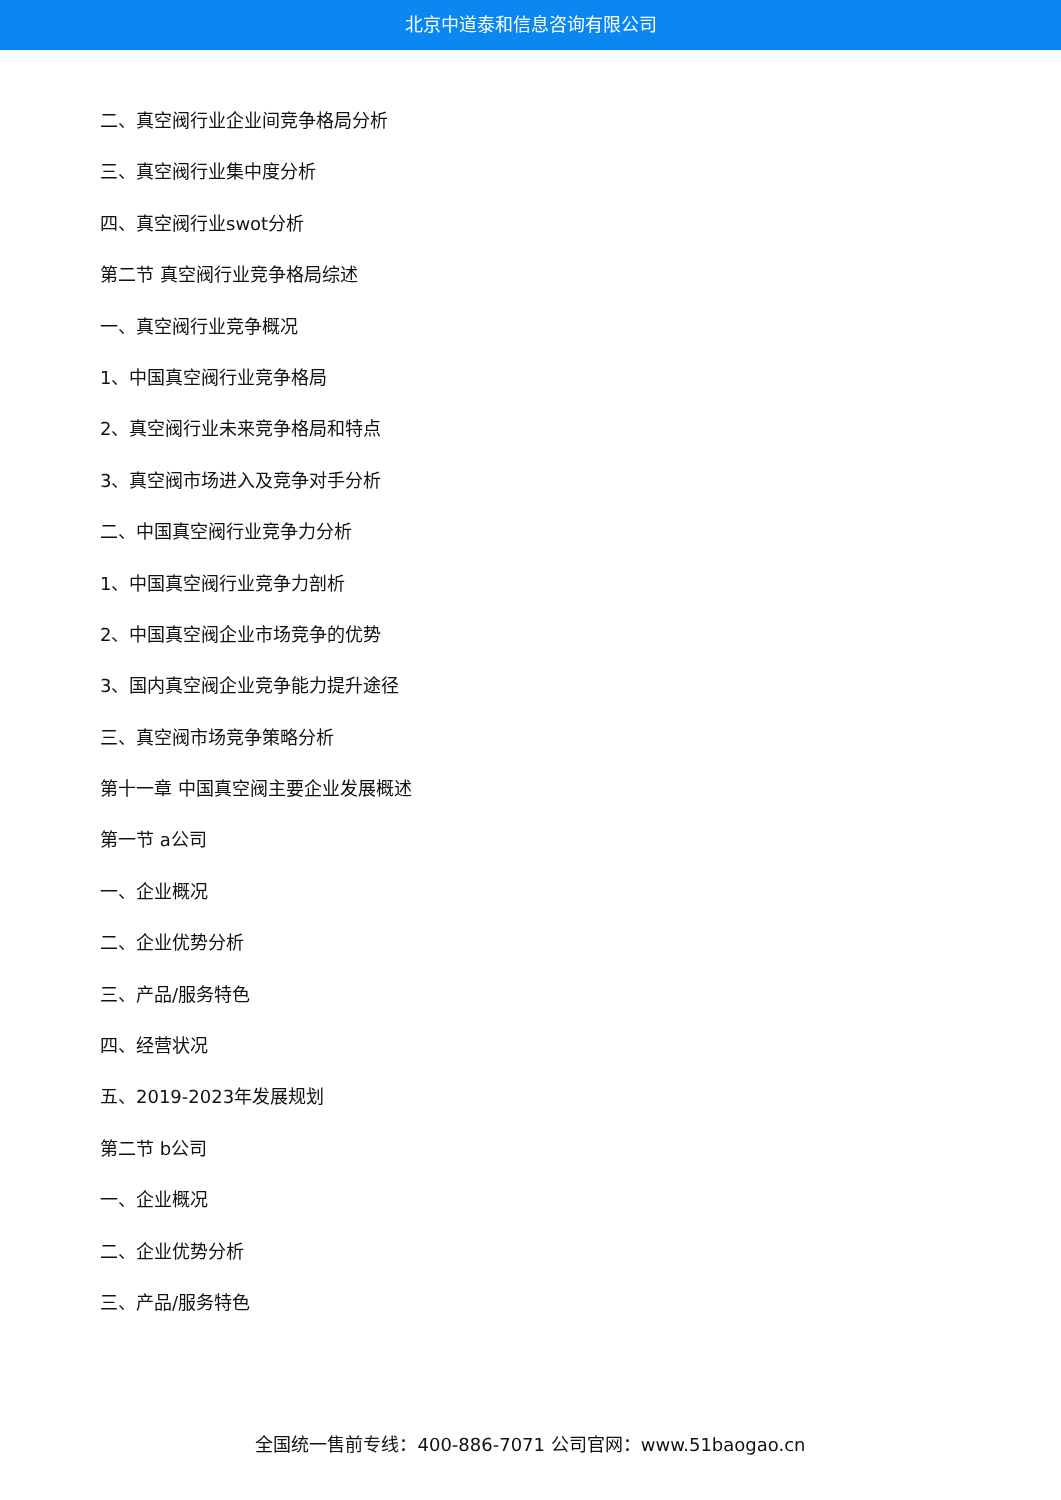北京中道泰和信息咨询有限公司
二、真空阀行业企业间竞争格局分析
三、真空阀行业集中度分析
四、真空阀行业swot分析
第二节 真空阀行业竞争格局综述
一、真空阀行业竞争概况
1、中国真空阀行业竞争格局
2、真空阀行业未来竞争格局和特点
3、真空阀市场进入及竞争对手分析
二、中国真空阀行业竞争力分析
1、中国真空阀行业竞争力剖析
2、中国真空阀企业市场竞争的优势
3、国内真空阀企业竞争能力提升途径
三、真空阀市场竞争策略分析
第十一章 中国真空阀主要企业发展概述
第一节 a公司
一、企业概况
二、企业优势分析
三、产品/服务特色
四、经营状况
五、2019-2023年发展规划
第二节 b公司
一、企业概况
二、企业优势分析
三、产品/服务特色
全国统一售前专线：400-886-7071 公司官网：www.51baogao.cn